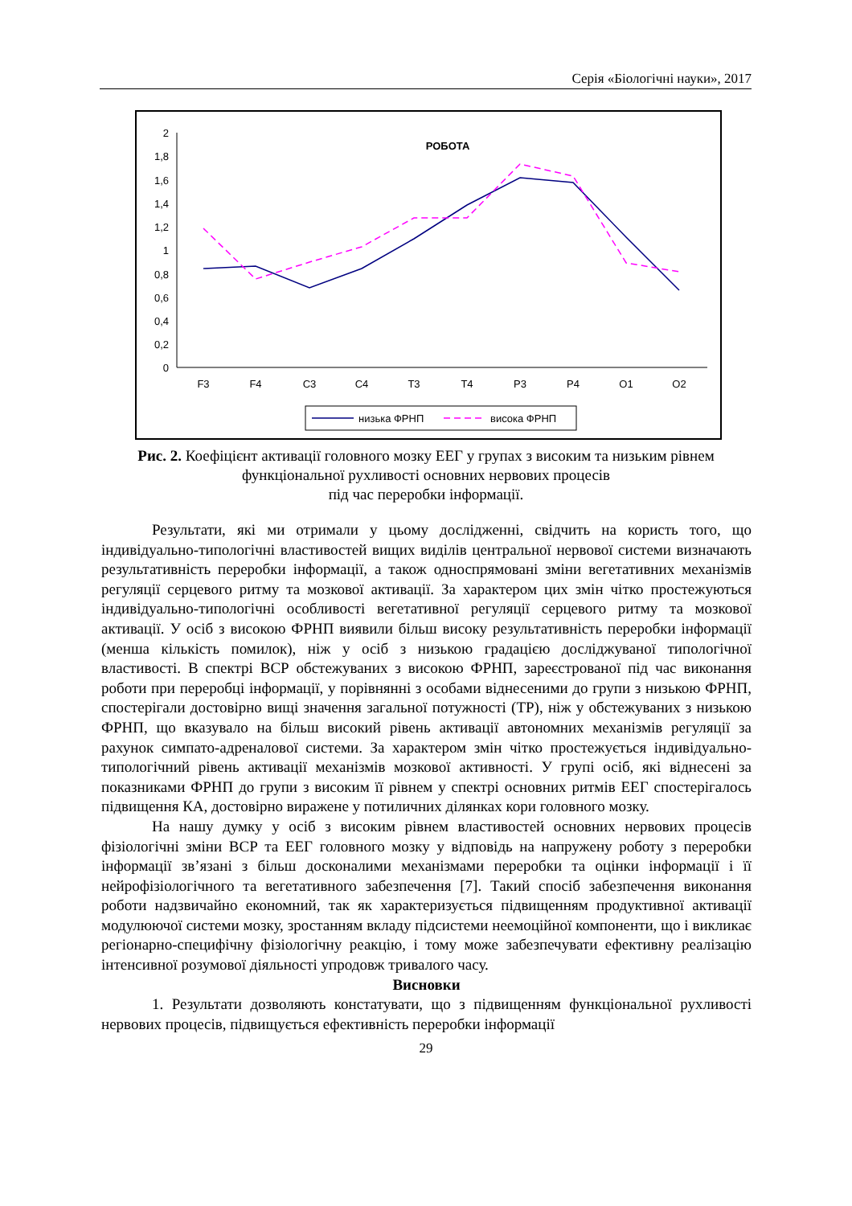Серія «Біологічні науки», 2017
2
1,8
1,6
1,4
1,2
1
0,8
0,6
0,4
0,2
0
РОБОТА
F3
F4
C3
C4
T3
T4
P3
P4
O1
O2
низька ФРНП
висока ФРНП
Рис. 2. Коефіцієнт активації головного мозку ЕЕГ у групах з високим та низьким рівнем функціональної рухливості основних нервових процесів
під час переробки інформації.
Результати, які ми отримали у цьому дослідженні, свідчить на користь того, що індивідуально-типологічні властивостей вищих виділів центральної нервової системи визначають результативність переробки інформації, а також односпрямовані зміни вегетативних механізмів регуляції серцевого ритму та мозкової активації. За характером цих змін чітко простежуються індивідуально-типологічні особливості вегетативної регуляції серцевого ритму та мозкової активації. У осіб з високою ФРНП виявили більш високу результативність переробки інформації (менша кількість помилок), ніж у осіб з низькою градацією досліджуваної типологічної властивості. В спектрі ВСР обстежуваних з високою ФРНП, зареєстрованої під час виконання роботи при переробці інформації, у порівнянні з особами віднесеними до групи з низькою ФРНП, спостерігали достовірно вищі значення загальної потужності (TP), ніж у обстежуваних з низькою ФРНП, що вказувало на більш високий рівень активації автономних механізмів регуляції за рахунок симпато-адреналової системи. За характером змін чітко простежується індивідуально-типологічний рівень активації механізмів мозкової активності. У групі осіб, які віднесені за показниками ФРНП до групи з високим її рівнем у спектрі основних ритмів ЕЕГ спостерігалось підвищення КА, достовірно виражене у потиличних ділянках кори головного мозку.
На нашу думку у осіб з високим рівнем властивостей основних нервових процесів фізіологічні зміни ВСР та ЕЕГ головного мозку у відповідь на напружену роботу з переробки інформації зв’язані з більш досконалими механізмами переробки та оцінки інформації і її нейрофізіологічного та вегетативного забезпечення [7]. Такий спосіб забезпечення виконання роботи надзвичайно економний, так як характеризується підвищенням продуктивної активації модулюючої системи мозку, зростанням вкладу підсистеми неемоційної компоненти, що і викликає регіонарно-специфічну фізіологічну реакцію, і тому може забезпечувати ефективну реалізацію інтенсивної розумової діяльності упродовж тривалого часу.
Висновки
1. Результати дозволяють констатувати, що з підвищенням функціональної рухливості нервових процесів, підвищується ефективність переробки інформації
29